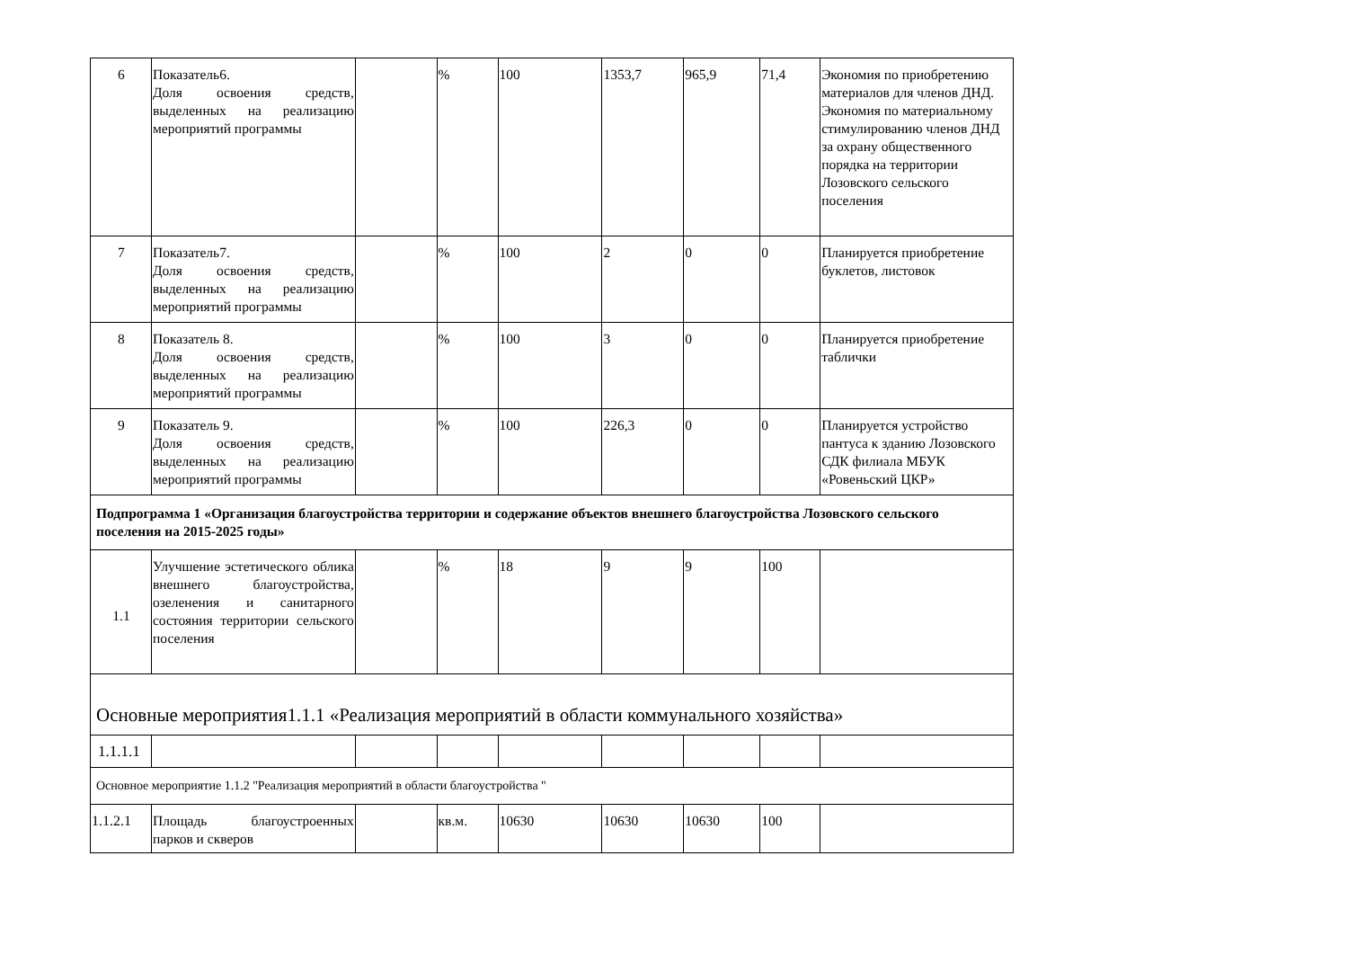| 6 | Показатель6. Доля освоения средств, выделенных на реализацию мероприятий программы | | % | 100 | 1353,7 | 965,9 | 71,4 | Экономия по приобретению материалов для членов ДНД. Экономия по материальному стимулированию членов ДНД за охрану общественного порядка на территории Лозовского сельского поселения |
| 7 | Показатель7. Доля освоения средств, выделенных на реализацию мероприятий программы | | % | 100 | 2 | 0 | 0 | Планируется приобретение буклетов, листовок |
| 8 | Показатель 8. Доля освоения средств, выделенных на реализацию мероприятий программы | | % | 100 | 3 | 0 | 0 | Планируется приобретение таблички |
| 9 | Показатель 9. Доля освоения средств, выделенных на реализацию мероприятий программы | | % | 100 | 226,3 | 0 | 0 | Планируется устройство пантуса к зданию Лозовского СДК филиала МБУК «Ровеньский ЦКР» |
| Подпрограмма 1 «Организация благоустройства территории и содержание объектов внешнего благоустройства Лозовского сельского поселения на 2015-2025 годы» | | | | | | | | |
| 1.1 | Улучшение эстетического облика внешнего благоустройства, озеленения и санитарного состояния территории сельского поселения | | % | 18 | 9 | 9 | 100 | |
| Основные мероприятия1.1.1 «Реализация мероприятий в области коммунального хозяйства» | | | | | | | | |
| 1.1.1.1 | | | | | | | | |
| Основное мероприятие 1.1.2 "Реализация мероприятий в области благоустройства " | | | | | | | | |
| 1.1.2.1 | Площадь благоустроенных парков и скверов | | кв.м. | 10630 | 10630 | 10630 | 100 | |